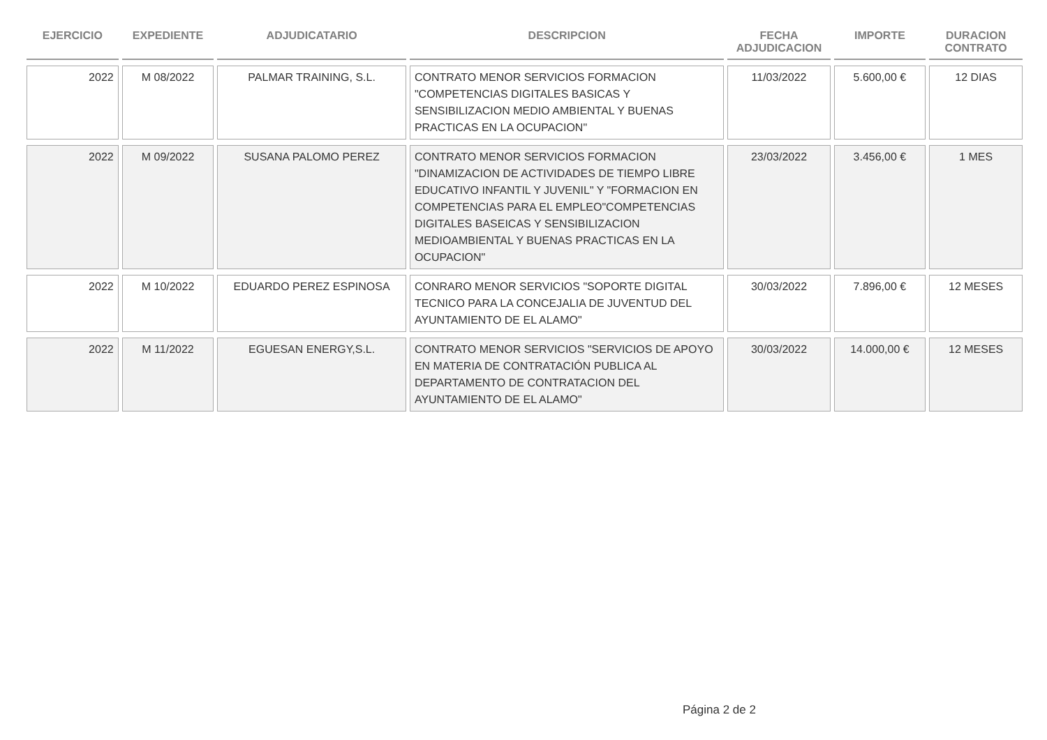| EJERCICIO | EXPEDIENTE | ADJUDICATARIO | DESCRIPCION | FECHA ADJUDICACION | IMPORTE | DURACION CONTRATO |
| --- | --- | --- | --- | --- | --- | --- |
| 2022 | M 08/2022 | PALMAR TRAINING, S.L. | CONTRATO MENOR SERVICIOS FORMACION "COMPETENCIAS DIGITALES BASICAS Y SENSIBILIZACION MEDIO AMBIENTAL Y BUENAS PRACTICAS EN LA OCUPACION" | 11/03/2022 | 5.600,00 € | 12 DIAS |
| 2022 | M 09/2022 | SUSANA PALOMO PEREZ | CONTRATO MENOR SERVICIOS FORMACION "DINAMIZACION DE ACTIVIDADES DE TIEMPO LIBRE EDUCATIVO INFANTIL Y JUVENIL" Y "FORMACION EN COMPETENCIAS PARA EL EMPLEO"COMPETENCIAS DIGITALES BASEICAS Y SENSIBILIZACION MEDIOAMBIENTAL Y BUENAS PRACTICAS EN LA OCUPACION" | 23/03/2022 | 3.456,00 € | 1 MES |
| 2022 | M 10/2022 | EDUARDO PEREZ ESPINOSA | CONRARO MENOR SERVICIOS "SOPORTE DIGITAL TECNICO PARA LA CONCEJALIA DE JUVENTUD DEL AYUNTAMIENTO DE EL ALAMO" | 30/03/2022 | 7.896,00 € | 12 MESES |
| 2022 | M 11/2022 | EGUESAN ENERGY,S.L. | CONTRATO MENOR SERVICIOS "SERVICIOS DE APOYO EN MATERIA DE CONTRATACIÓN PUBLICA AL DEPARTAMENTO DE CONTRATACION DEL AYUNTAMIENTO DE EL ALAMO" | 30/03/2022 | 14.000,00 € | 12 MESES |
Página 2 de 2